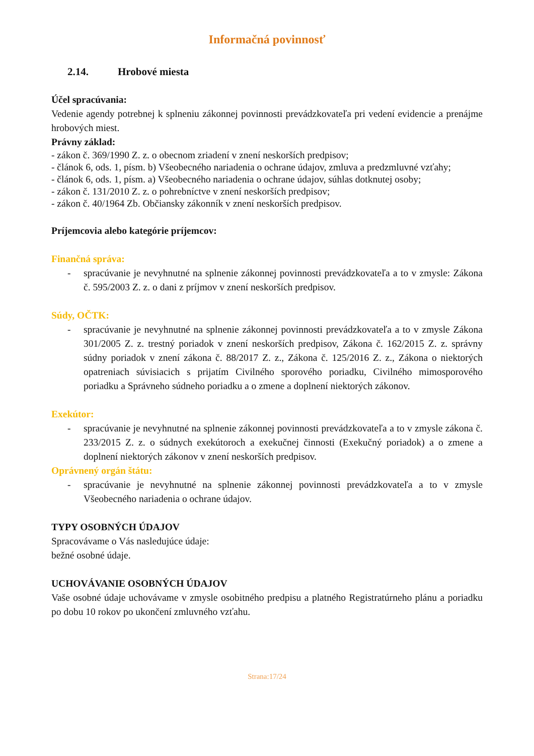Informačná povinnosť
2.14. Hrobové miesta
Účel spracúvania:
Vedenie agendy potrebnej k splneniu zákonnej povinnosti prevádzkovateľa pri vedení evidencie a prenájme hrobových miest.
Právny základ:
- zákon č. 369/1990 Z. z. o obecnom zriadení v znení neskorších predpisov;
- článok 6, ods. 1, písm. b) Všeobecného nariadenia o ochrane údajov, zmluva a predzmluvné vzťahy;
- článok 6, ods. 1, písm. a) Všeobecného nariadenia o ochrane údajov, súhlas dotknutej osoby;
- zákon č. 131/2010 Z. z. o pohrebníctve v znení neskorších predpisov;
- zákon č. 40/1964 Zb. Občiansky zákonník v znení neskorších predpisov.
Príjemcovia alebo kategórie príjemcov:
Finančná správa:
- spracúvanie je nevyhnutné na splnenie zákonnej povinnosti prevádzkovateľa a to v zmysle: Zákona č. 595/2003 Z. z. o dani z príjmov v znení neskorších predpisov.
Súdy, OČTK:
- spracúvanie je nevyhnutné na splnenie zákonnej povinnosti prevádzkovateľa a to v zmysle Zákona 301/2005 Z. z. trestný poriadok v znení neskorších predpisov, Zákona č. 162/2015 Z. z. správny súdny poriadok v znení zákona č. 88/2017 Z. z., Zákona č. 125/2016 Z. z., Zákona o niektorých opatreniach súvisiacich s prijatím Civilného sporového poriadku, Civilného mimosporového poriadku a Správneho súdneho poriadku a o zmene a doplnení niektorých zákonov.
Exekútor:
- spracúvanie je nevyhnutné na splnenie zákonnej povinnosti prevádzkovateľa a to v zmysle zákona č. 233/2015 Z. z. o súdnych exekútoroch a exekučnej činnosti (Exekučný poriadok) a o zmene a doplnení niektorých zákonov v znení neskorších predpisov.
Oprávnený orgán štátu:
- spracúvanie je nevyhnutné na splnenie zákonnej povinnosti prevádzkovateľa a to v zmysle Všeobecného nariadenia o ochrane údajov.
TYPY OSOBNÝCH ÚDAJOV
Spracovávame o Vás nasledujúce údaje:
bežné osobné údaje.
UCHOVÁVANIE OSOBNÝCH ÚDAJOV
Vaše osobné údaje uchovávame v zmysle osobitného predpisu a platného Registratúrneho plánu a poriadku po dobu 10 rokov po ukončení zmluvného vzťahu.
Strana:17/24